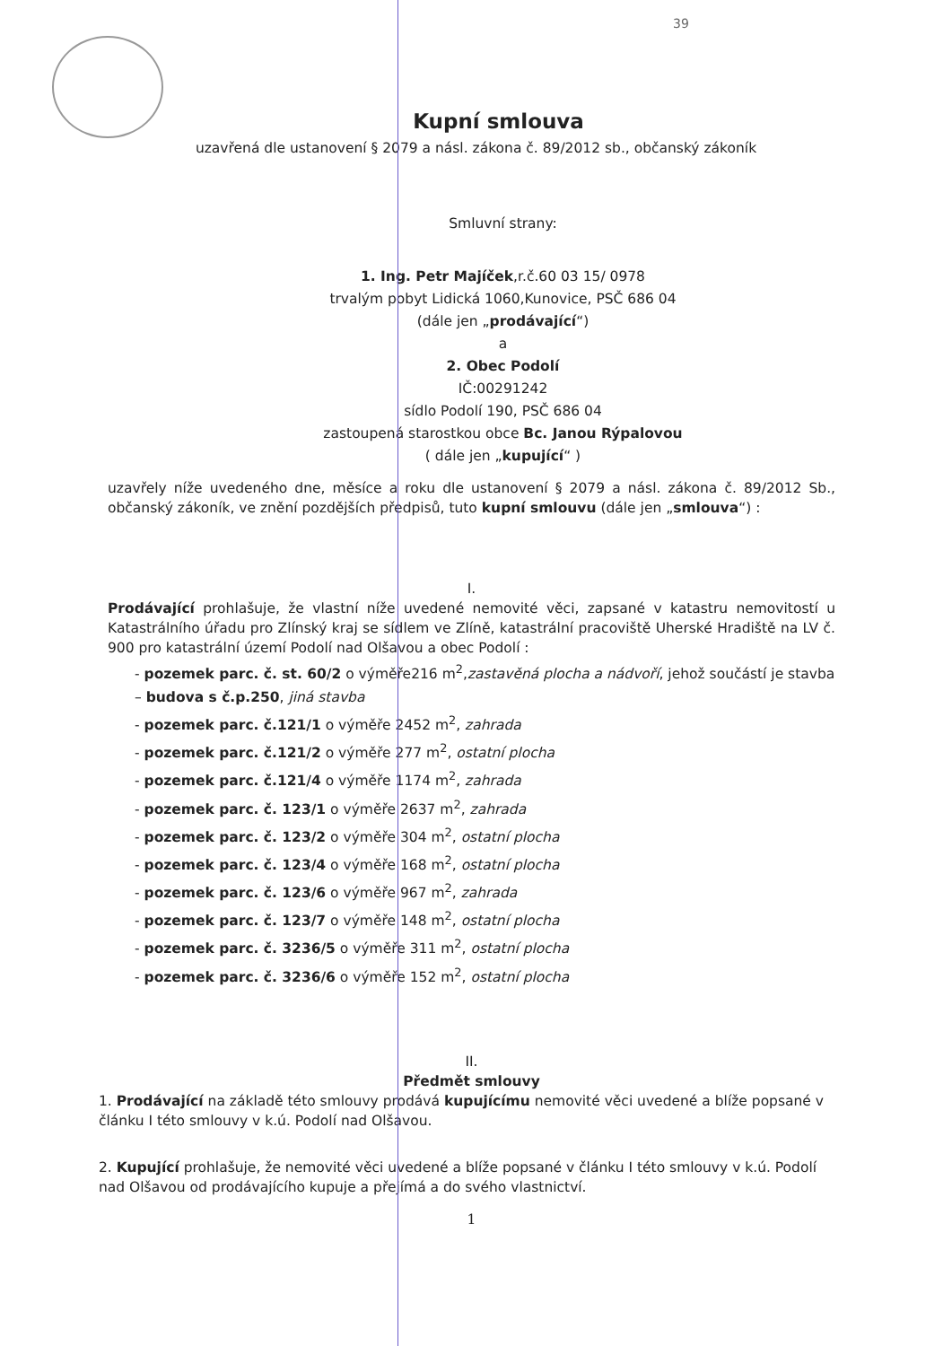39
Kupní smlouva
uzavřená dle ustanovení § 2079 a násl. zákona č. 89/2012 sb., občanský zákoník
Smluvní strany:
1. Ing. Petr Majíček,r.č.60 03 15/ 0978
trvalým pobyt Lidická 1060,Kunovice, PSČ 686 04
(dále jen „prodávající“)
a
2. Obec Podolí
IČ:00291242
sídlo Podolí 190, PSČ 686 04
zastoupená starostkou obce Bc. Janou Rýpalovou
( dále jen „kupující“ )
uzavřely níže uvedeného dne, měsíce a roku dle ustanovení § 2079 a násl. zákona č. 89/2012 Sb., občanský zákoník, ve znění pozdějších předpisů, tuto kupní smlouvu (dále jen „smlouva“) :
I.
Prodávající prohlašuje, že vlastní níže uvedené nemovité věci, zapsané v katastru nemovitostí u Katastrálního úřadu pro Zlínský kraj se sídlem ve Zlíně, katastrální pracoviště Uherské Hradiště na LV č. 900 pro katastrální území Podolí nad Olšavou a obec Podolí :
- pozemek parc. č. st. 60/2 o výměře216 m<sup>2</sup>,zastavěná plocha a nádvoří, jehož součástí je stavba – budova s č.p.250, jiná stavba
- pozemek parc. č.121/1 o výměře 2452 m<sup>2</sup>, zahrada
- pozemek parc. č.121/2 o výměře 277 m<sup>2</sup>, ostatní plocha
- pozemek parc. č.121/4 o výměře 1174 m<sup>2</sup>, zahrada
- pozemek parc. č. 123/1 o výměře 2637 m<sup>2</sup>, zahrada
- pozemek parc. č. 123/2 o výměře 304 m<sup>2</sup>, ostatní plocha
- pozemek parc. č. 123/4 o výměře 168 m<sup>2</sup>, ostatní plocha
- pozemek parc. č. 123/6 o výměře 967 m<sup>2</sup>, zahrada
- pozemek parc. č. 123/7 o výměře 148 m<sup>2</sup>, ostatní plocha
- pozemek parc. č. 3236/5 o výměře 311 m<sup>2</sup>, ostatní plocha
- pozemek parc. č. 3236/6 o výměře 152 m<sup>2</sup>, ostatní plocha
II.
Předmět smlouvy
1. Prodávající na základě této smlouvy prodává kupujícímu nemovité věci uvedené a blíže popsané v článku I této smlouvy v k.ú. Podolí nad Olšavou.
2. Kupující prohlašuje, že nemovité věci uvedené a blíže popsané v článku I této smlouvy v k.ú. Podolí nad Olšavou od prodávajícího kupuje a přejímá a do svého vlastnictví.
1